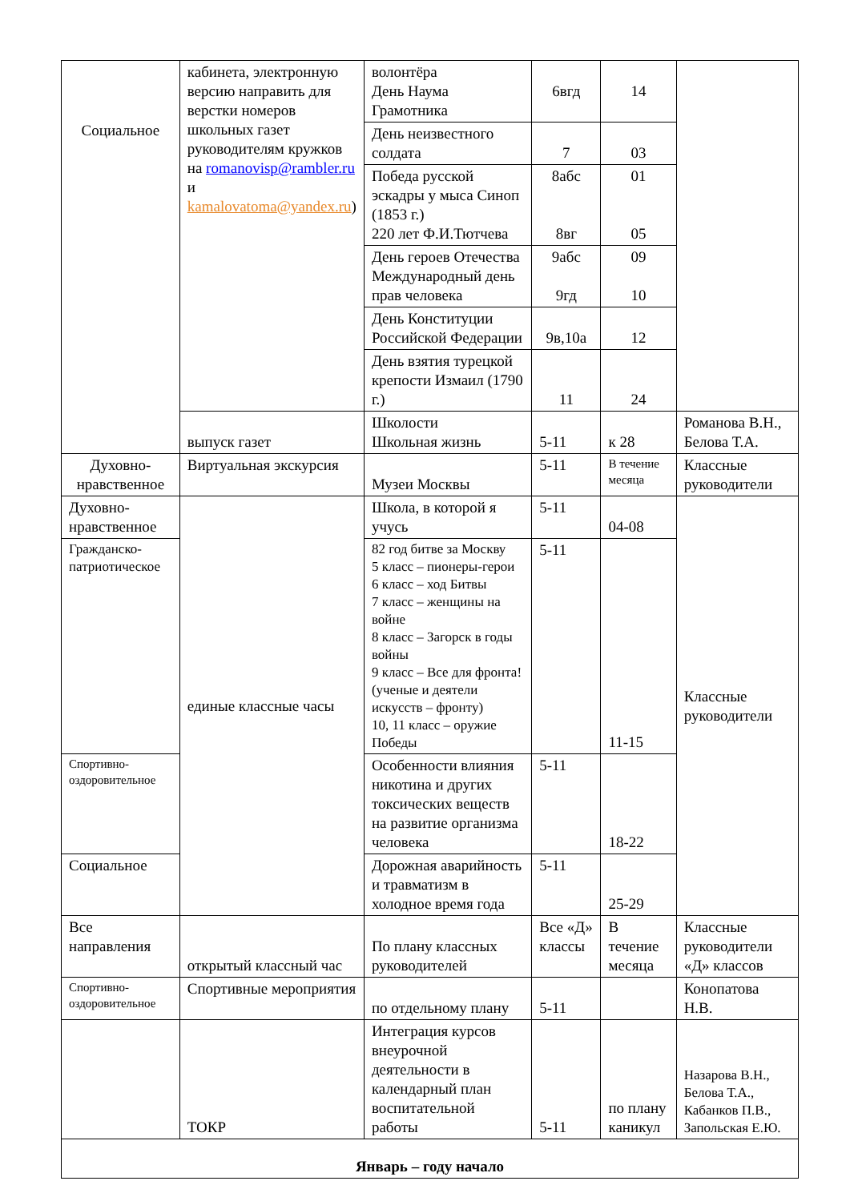| Социальное | кабинета, электронную версию направить для верстки номеров школьных газет руководителям кружков на romanovisp@rambler.ru и kamalovatoma@yandex.ru ) | волонтёра День Наума Грамотника | 6вгд | 14 | |
| | | День неизвестного солдата | 7 | 03 | |
| | | Победа русской эскадры у мыса Синоп (1853 г.) 220 лет Ф.И.Тютчева | 8абс 8вг | 01 05 | |
| | | День героев Отечества Международный день прав человека | 9абс 9гд | 09 10 | |
| | | День Конституции Российской Федерации | 9в,10а | 12 | |
| | | День взятия турецкой крепости Измаил (1790 г.) | 11 | 24 | |
| | выпуск газет | Школости Школьная жизнь | 5-11 | к 28 | Романова В.Н., Белова Т.А. |
| Духовно-нравственное | Виртуальная экскурсия | Музеи Москвы | 5-11 | В течение месяца | Классные руководители |
| Духовно-нравственное | единые классные часы | Школа, в которой я учусь | 5-11 | 04-08 | Классные руководители |
| Гражданско-патриотическое | | 82 год битве за Москву 5 класс – пионеры-герои 6 класс – ход Битвы 7 класс – женщины на войне 8 класс – Загорск в годы войны 9 класс – Все для фронта! (ученые и деятели искусств – фронту) 10, 11 класс – оружие Победы | 5-11 | 11-15 | |
| Спортивно-оздоровительное | | Особенности влияния никотина и других токсических веществ на развитие организма человека | 5-11 | 18-22 | |
| Социальное | | Дорожная аварийность и травматизм в холодное время года | 5-11 | 25-29 | |
| Все направления | открытый классный час | По плану классных руководителей | Все «Д» классы | В течение месяца | Классные руководители «Д» классов |
| Спортивно-оздоровительное | Спортивные мероприятия | по отдельному плану | 5-11 | | Конопатова Н.В. |
| | ТОКР | Интеграция курсов внеурочной деятельности в календарный план воспитательной работы | 5-11 | по плану каникул | Назарова В.Н., Белова Т.А., Кабанков П.В., Запольская Е.Ю. |
| Январь – году начало | | | | | |